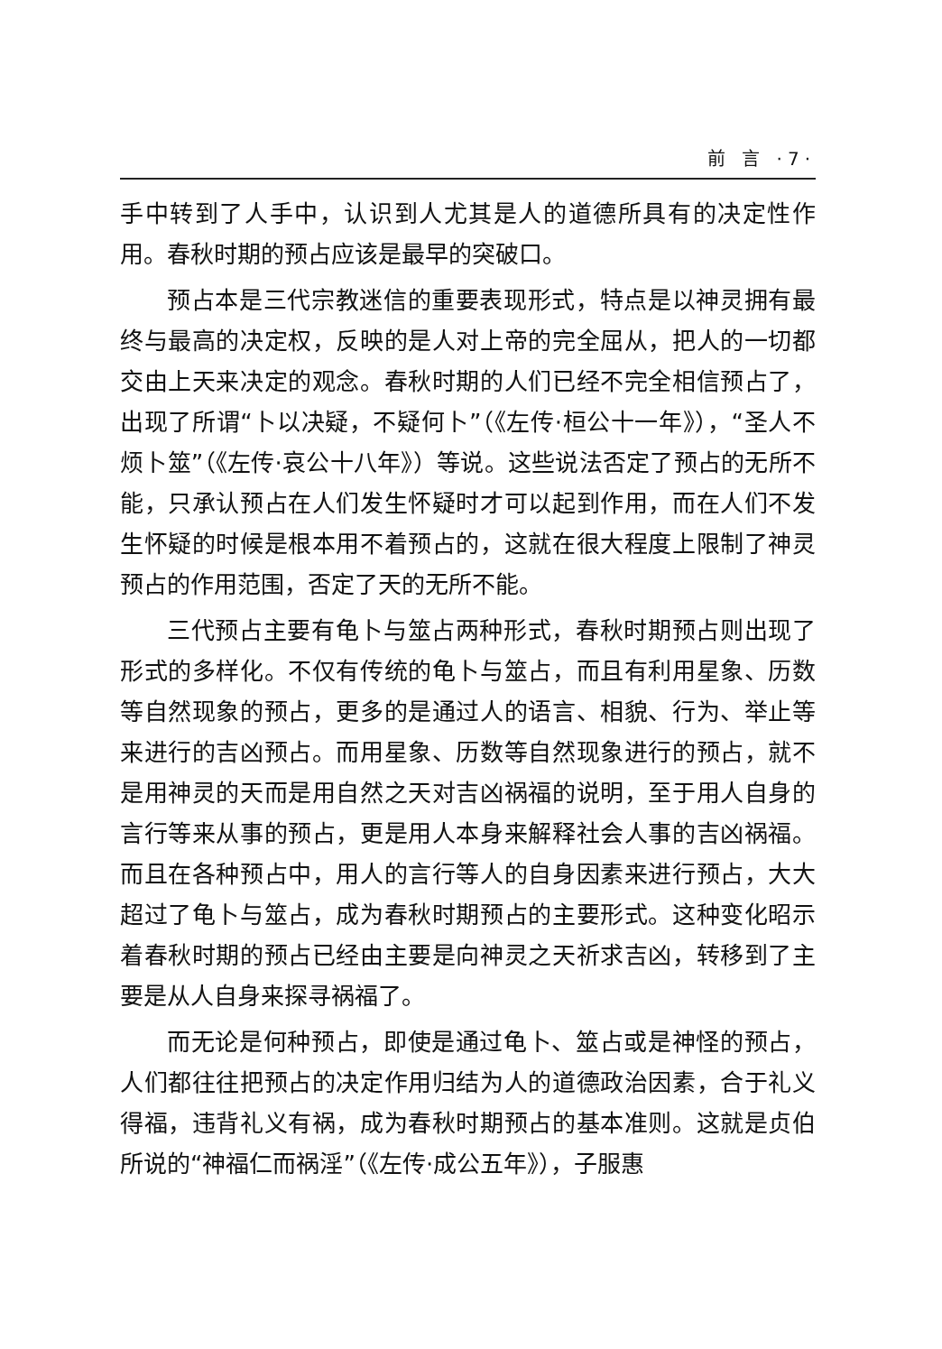前 言 ·7·
手中转到了人手中，认识到人尤其是人的道德所具有的决定性作用。春秋时期的预占应该是最早的突破口。
预占本是三代宗教迷信的重要表现形式，特点是以神灵拥有最终与最高的决定权，反映的是人对上帝的完全屈从，把人的一切都交由上天来决定的观念。春秋时期的人们已经不完全相信预占了，出现了所谓“卜以决疑，不疑何卜”（《左传·桓公十一年》），“圣人不烦卜筮”（《左传·哀公十八年》）等说。这些说法否定了预占的无所不能，只承认预占在人们发生怀疑时才可以起到作用，而在人们不发生怀疑的时候是根本用不着预占的，这就在很大程度上限制了神灵预占的作用范围，否定了天的无所不能。
三代预占主要有龟卜与筮占两种形式，春秋时期预占则出现了形式的多样化。不仅有传统的龟卜与筮占，而且有利用星象、历数等自然现象的预占，更多的是通过人的语言、相貌、行为、举止等来进行的吉凶预占。而用星象、历数等自然现象进行的预占，就不是用神灵的天而是用自然之天对吉凶祸福的说明，至于用人自身的言行等来从事的预占，更是用人本身来解释社会人事的吉凶祸福。而且在各种预占中，用人的言行等人的自身因素来进行预占，大大超过了龟卜与筮占，成为春秋时期预占的主要形式。这种变化昭示着春秋时期的预占已经由主要是向神灵之天祈求吉凶，转移到了主要是从人自身来探寻祸福了。
而无论是何种预占，即使是通过龟卜、筮占或是神怪的预占，人们都往往把预占的决定作用归结为人的道德政治因素，合于礼义得福，违背礼义有祸，成为春秋时期预占的基本准则。这就是贞伯所说的“神福仁而祸淫”（《左传·成公五年》），子服惠